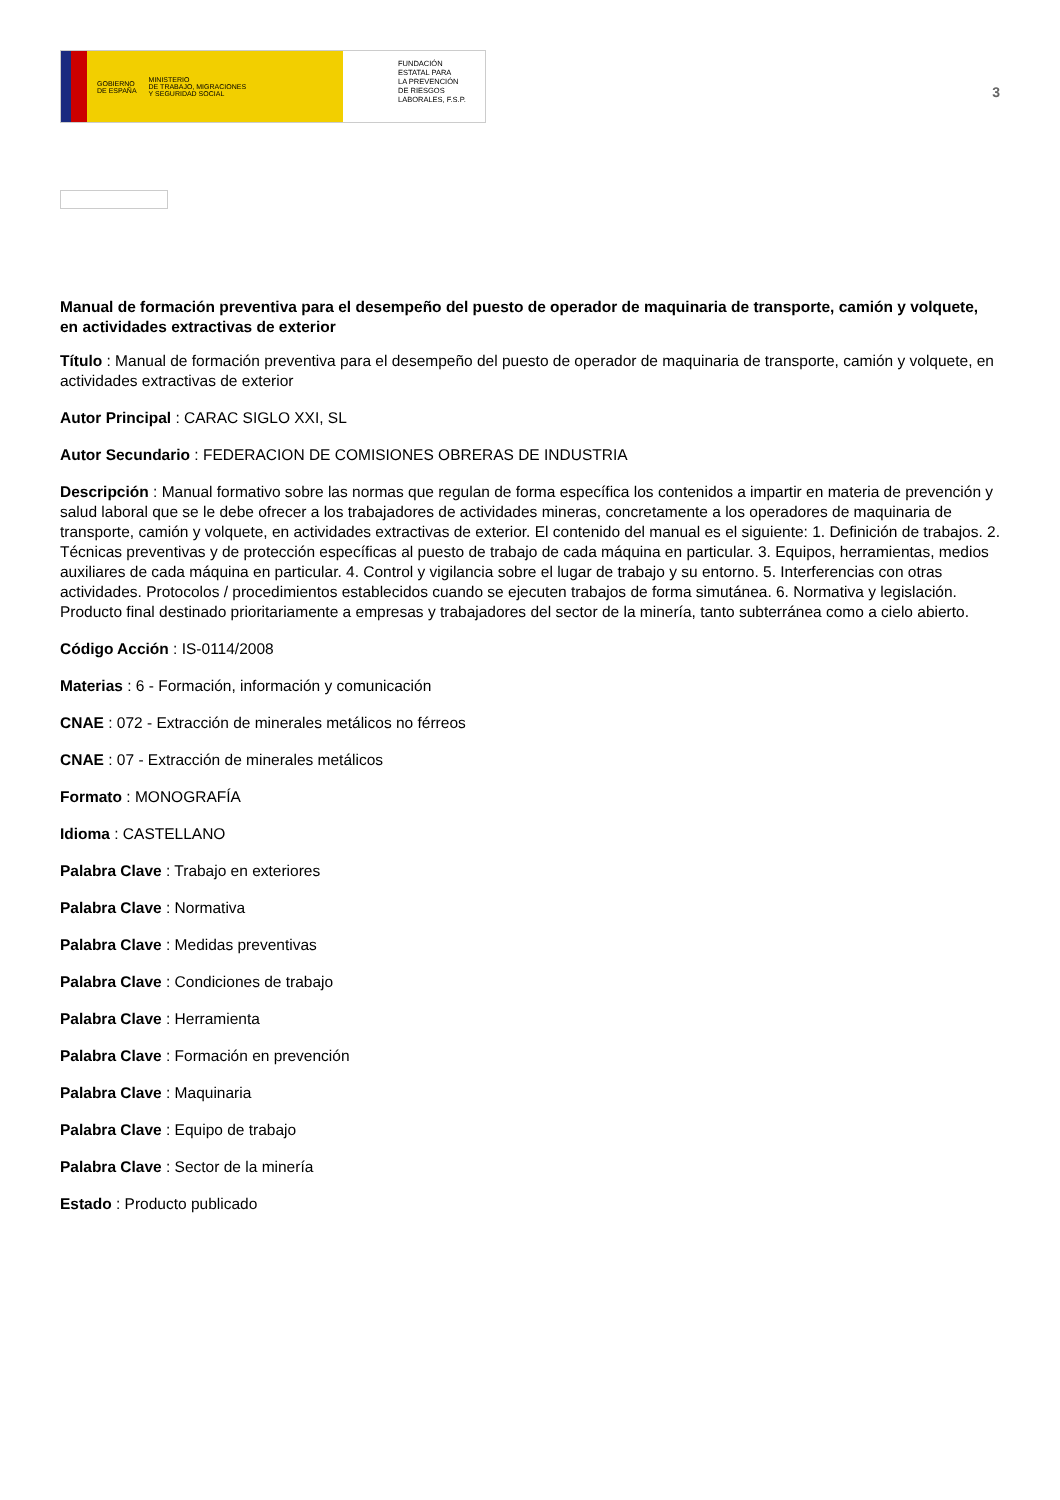GOBIERNO
DE ESPAÑA MINISTERIO
DE TRABAJO, MIGRACIONES
Y SEGURIDAD SOCIAL
FUNDACIÓN
ESTATAL PARA
LA PREVENCIÓN
DE RIESGOS
LABORALES, F.S.P.
3
Manual de formación preventiva para el desempeño del puesto de operador de maquinaria de transporte, camión y volquete, en actividades extractivas de exterior
Título : Manual de formación preventiva para el desempeño del puesto de operador de maquinaria de transporte, camión y volquete, en actividades extractivas de exterior
Autor Principal : CARAC SIGLO XXI, SL
Autor Secundario : FEDERACION DE COMISIONES OBRERAS DE INDUSTRIA
Descripción : Manual formativo sobre las normas que regulan de forma específica los contenidos a impartir en materia de prevención y salud laboral que se le debe ofrecer a los trabajadores de actividades mineras, concretamente a los operadores de maquinaria de transporte, camión y volquete, en actividades extractivas de exterior. El contenido del manual es el siguiente: 1. Definición de trabajos. 2. Técnicas preventivas y de protección específicas al puesto de trabajo de cada máquina en particular. 3. Equipos, herramientas, medios auxiliares de cada máquina en particular. 4. Control y vigilancia sobre el lugar de trabajo y su entorno. 5. Interferencias con otras actividades. Protocolos / procedimientos establecidos cuando se ejecuten trabajos de forma simutánea. 6. Normativa y legislación. Producto final destinado prioritariamente a empresas y trabajadores del sector de la minería, tanto subterránea como a cielo abierto.
Código Acción : IS-0114/2008
Materias : 6 - Formación, información y comunicación
CNAE : 072 - Extracción de minerales metálicos no férreos
CNAE : 07 - Extracción de minerales metálicos
Formato : MONOGRAFÍA
Idioma : CASTELLANO
Palabra Clave : Trabajo en exteriores
Palabra Clave : Normativa
Palabra Clave : Medidas preventivas
Palabra Clave : Condiciones de trabajo
Palabra Clave : Herramienta
Palabra Clave : Formación en prevención
Palabra Clave : Maquinaria
Palabra Clave : Equipo de trabajo
Palabra Clave : Sector de la minería
Estado : Producto publicado